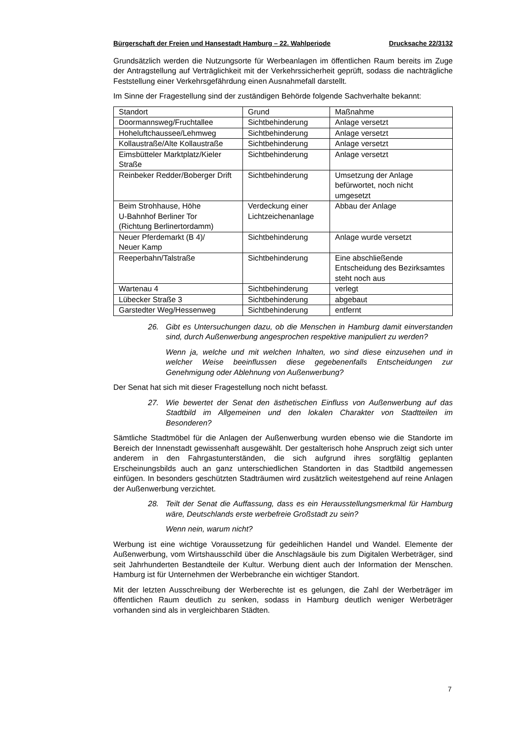Bürgerschaft der Freien und Hansestadt Hamburg – 22. Wahlperiode Drucksache 22/3132
Grundsätzlich werden die Nutzungsorte für Werbeanlagen im öffentlichen Raum bereits im Zuge der Antragstellung auf Verträglichkeit mit der Verkehrssicherheit geprüft, sodass die nachträgliche Feststellung einer Verkehrsgefährdung einen Ausnahmefall darstellt.
Im Sinne der Fragestellung sind der zuständigen Behörde folgende Sachverhalte bekannt:
| Standort | Grund | Maßnahme |
| Doormannsweg/Fruchtallee | Sichtbehinderung | Anlage versetzt |
| Hoheluftchaussee/Lehmweg | Sichtbehinderung | Anlage versetzt |
| Kollaustraße/Alte Kollaustraße | Sichtbehinderung | Anlage versetzt |
| Eimsbütteler Marktplatz/Kieler Straße | Sichtbehinderung | Anlage versetzt |
| Reinbeker Redder/Boberger Drift | Sichtbehinderung | Umsetzung der Anlage befürwortet, noch nicht umgesetzt |
| Beim Strohhause, Höhe U-Bahnhof Berliner Tor (Richtung Berlinertordamm) | Verdeckung einer Lichtzeichenanlage | Abbau der Anlage |
| Neuer Pferdemarkt (B 4)/ Neuer Kamp | Sichtbehinderung | Anlage wurde versetzt |
| Reeperbahn/Talstraße | Sichtbehinderung | Eine abschließende Entscheidung des Bezirksamtes steht noch aus |
| Wartenau 4 | Sichtbehinderung | verlegt |
| Lübecker Straße 3 | Sichtbehinderung | abgebaut |
| Garstedter Weg/Hessenweg | Sichtbehinderung | entfernt |
26. Gibt es Untersuchungen dazu, ob die Menschen in Hamburg damit einverstanden sind, durch Außenwerbung angesprochen respektive manipuliert zu werden?
Wenn ja, welche und mit welchen Inhalten, wo sind diese einzusehen und in welcher Weise beeinflussen diese gegebenenfalls Entscheidungen zur Genehmigung oder Ablehnung von Außenwerbung?
Der Senat hat sich mit dieser Fragestellung noch nicht befasst.
27. Wie bewertet der Senat den ästhetischen Einfluss von Außenwerbung auf das Stadtbild im Allgemeinen und den lokalen Charakter von Stadtteilen im Besonderen?
Sämtliche Stadtmöbel für die Anlagen der Außenwerbung wurden ebenso wie die Standorte im Bereich der Innenstadt gewissenhaft ausgewählt. Der gestalterisch hohe Anspruch zeigt sich unter anderem in den Fahrgastunterständen, die sich aufgrund ihres sorgfältig geplanten Erscheinungsbilds auch an ganz unterschiedlichen Standorten in das Stadtbild angemessen einfügen. In besonders geschützten Stadträumen wird zusätzlich weitestgehend auf reine Anlagen der Außenwerbung verzichtet.
28. Teilt der Senat die Auffassung, dass es ein Herausstellungsmerkmal für Hamburg wäre, Deutschlands erste werbefreie Großstadt zu sein?
Wenn nein, warum nicht?
Werbung ist eine wichtige Voraussetzung für gedeihlichen Handel und Wandel. Elemente der Außenwerbung, vom Wirtshausschild über die Anschlagsäule bis zum Digitalen Werbeträger, sind seit Jahrhunderten Bestandteile der Kultur. Werbung dient auch der Information der Menschen. Hamburg ist für Unternehmen der Werbebranche ein wichtiger Standort.
Mit der letzten Ausschreibung der Werberechte ist es gelungen, die Zahl der Werbeträger im öffentlichen Raum deutlich zu senken, sodass in Hamburg deutlich weniger Werbeträger vorhanden sind als in vergleichbaren Städten.
7